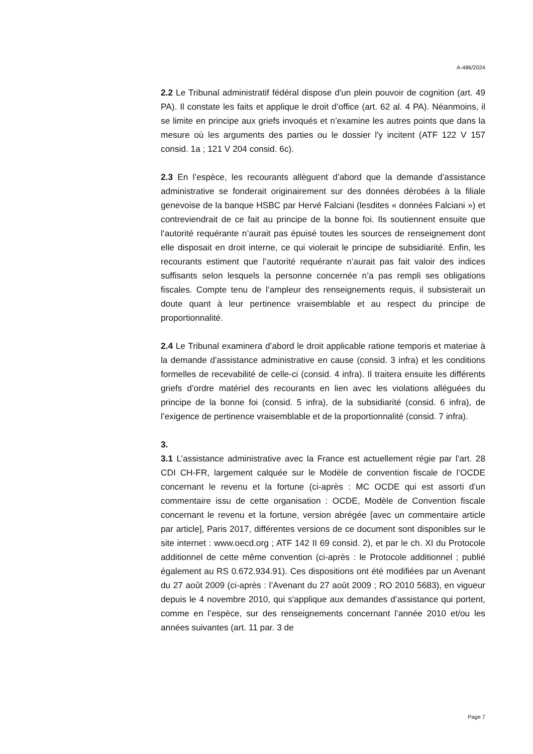A-486/2024
2.2 Le Tribunal administratif fédéral dispose d'un plein pouvoir de cognition (art. 49 PA). Il constate les faits et applique le droit d’office (art. 62 al. 4 PA). Néanmoins, il se limite en principe aux griefs invoqués et n’examine les autres points que dans la mesure où les arguments des parties ou le dos­sier l'y incitent (ATF 122 V 157 consid. 1a ; 121 V 204 consid. 6c).
2.3 En l’espèce, les recourants allèguent d’abord que la demande d’assistance administrative se fonderait originairement sur des données dérobées à la filiale genevoise de la banque HSBC par Hervé Falciani (lesdites « données Falciani ») et contreviendrait de ce fait au principe de la bonne foi. Ils soutiennent ensuite que l’autorité requérante n’aurait pas épuisé toutes les sources de renseignement dont elle disposait en droit interne, ce qui violerait le principe de subsidiarité. Enfin, les recourants estiment que l’autorité requérante n’aurait pas fait valoir des indices suffisants selon lesquels la personne concernée n’a pas rempli ses obligations fiscales. Compte tenu de l’ampleur des renseignements requis, il subsisterait un doute quant à leur pertinence vraisemblable et au respect du principe de proportionnalité.
2.4 Le Tribunal examinera d’abord le droit applicable ratione temporis et materiae à la demande d’assistance administrative en cause (consid. 3 infra) et les conditions formelles de recevabilité de celle-ci (consid. 4 infra). Il traitera ensuite les différents griefs d’ordre matériel des recourants en lien avec les violations alléguées du principe de la bonne foi (consid. 5 infra), de la subsidiarité (consid. 6 infra), de l’exigence de pertinence vraisemblable et de la proportionnalité (consid. 7 infra).
3.
3.1 L’assistance administrative avec la France est actuellement régie par l’art. 28 CDI CH-FR, largement calquée sur le Modèle de convention fiscale de l’OCDE concernant le revenu et la fortune (ci-après : MC OCDE qui est assorti d'un commentaire issu de cette organisation : OCDE, Modèle de Convention fiscale concernant le revenu et la fortune, version abrégée [avec un commentaire article par article], Paris 2017, différentes versions de ce document sont disponibles sur le site internet : www.oecd.org ; ATF 142 II 69 consid. 2), et par le ch. XI du Protocole additionnel de cette même convention (ci-après : le Protocole additionnel ; publié également au RS 0.672.934.91). Ces dispositions ont été modifiées par un Avenant du 27 août 2009 (ci-après : l’Avenant du 27 août 2009 ; RO 2010 5683), en vigueur depuis le 4 novembre 2010, qui s'applique aux demandes d’assistance qui portent, comme en l’espèce, sur des renseignements concernant l’année 2010 et/ou les années suivantes (art. 11 par. 3 de
Page 7